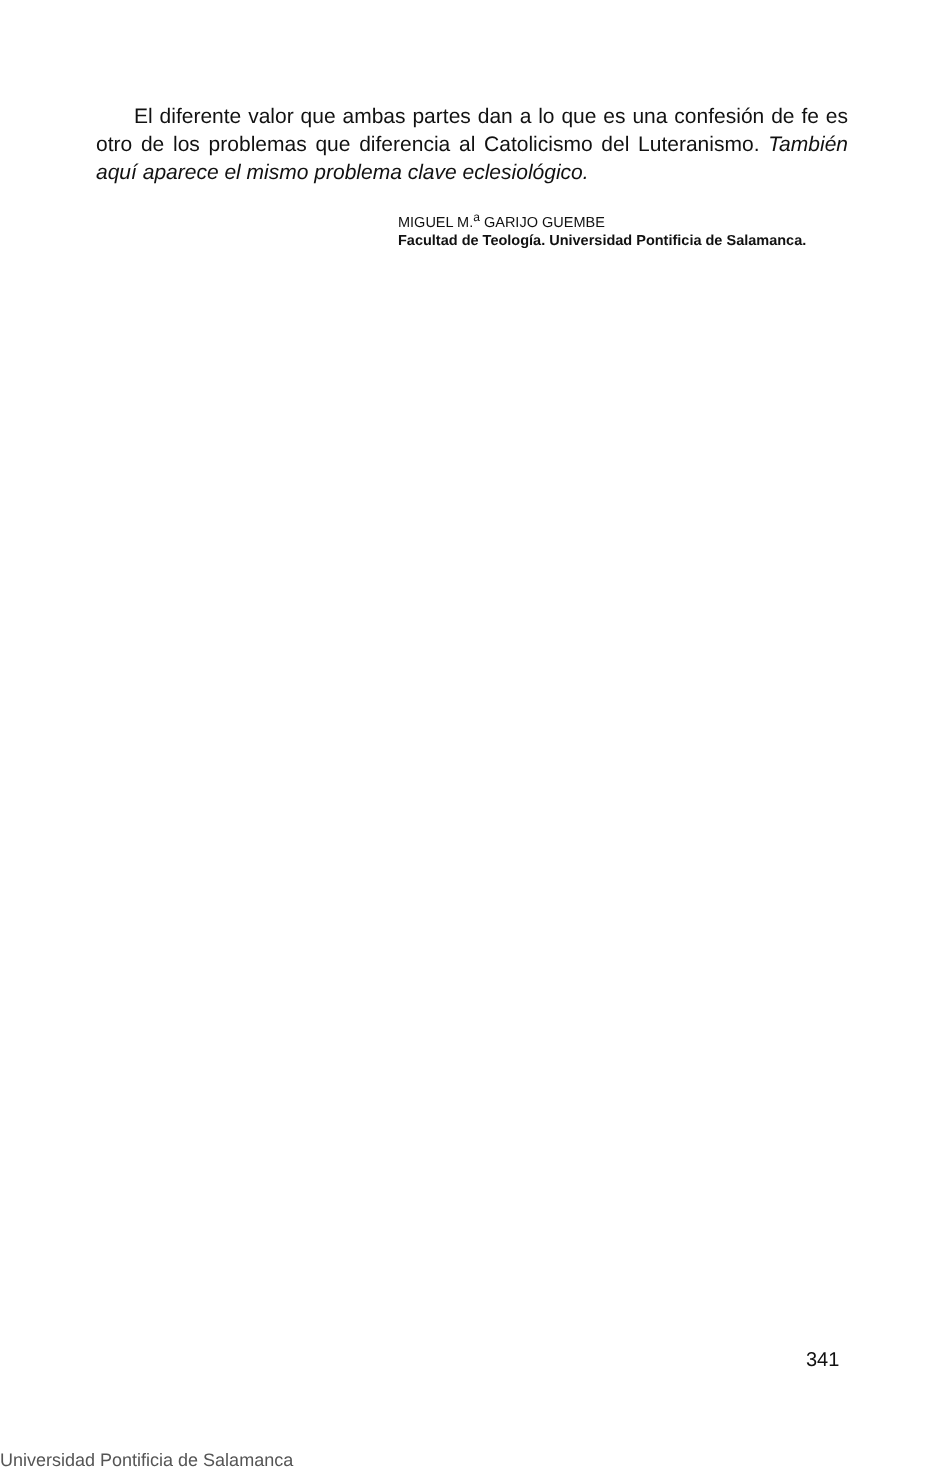El diferente valor que ambas partes dan a lo que es una confesión de fe es otro de los problemas que diferencia al Catolicismo del Luteranismo. También aquí aparece el mismo problema clave eclesiológico.
MIGUEL M.<sup>a</sup> GARIJO GUEMBE
Facultad de Teología. Universidad Pontificia de Salamanca.
341
Universidad Pontificia de Salamanca